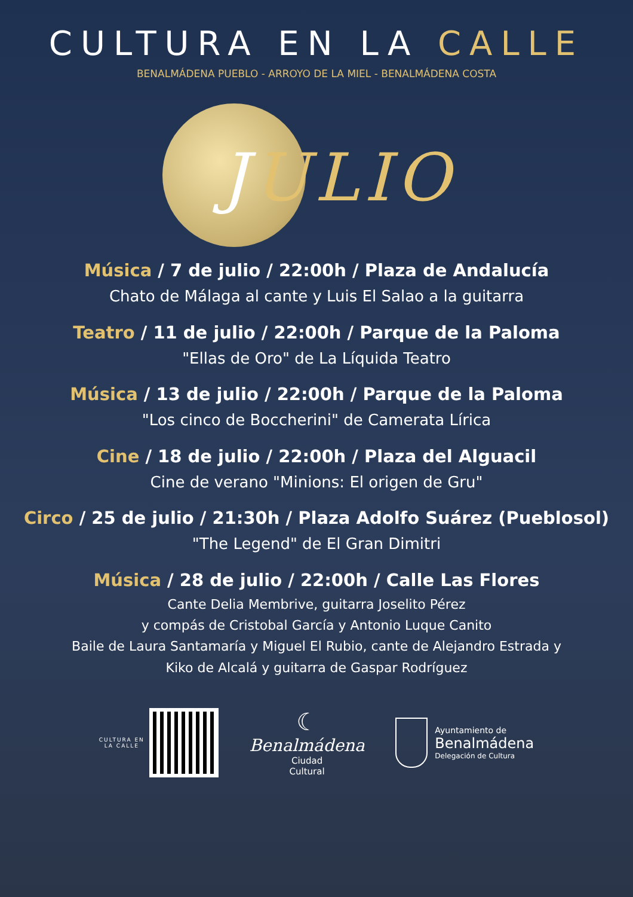CULTURA EN LA CALLE
BENALMÁDENA PUEBLO - ARROYO DE LA MIEL - BENALMÁDENA COSTA
JULIO
Música / 7 de julio / 22:00h / Plaza de Andalucía
Chato de Málaga al cante y Luis El Salao a la guitarra
Teatro / 11 de julio / 22:00h / Parque de la Paloma
"Ellas de Oro" de La Líquida Teatro
Música / 13 de julio / 22:00h / Parque de la Paloma
"Los cinco de Boccherini" de Camerata Lírica
Cine / 18 de julio / 22:00h / Plaza del Alguacil
Cine de verano "Minions: El origen de Gru"
Circo / 25 de julio / 21:30h / Plaza Adolfo Suárez (Pueblosol)
"The Legend" de El Gran Dimitri
Música / 28 de julio / 22:00h / Calle Las Flores
Cante Delia Membrive, guitarra Joselito Pérez
y compás de Cristobal García y Antonio Luque Canito
Baile de Laura Santamaría y Miguel El Rubio, cante de Alejandro Estrada y
Kiko de Alcalá y guitarra de Gaspar Rodríguez
CULTURA EN
LA CALLE
☾
Benalmádena
Ciudad
Cultural
Ayuntamiento de
Benalmádena
Delegación de Cultura